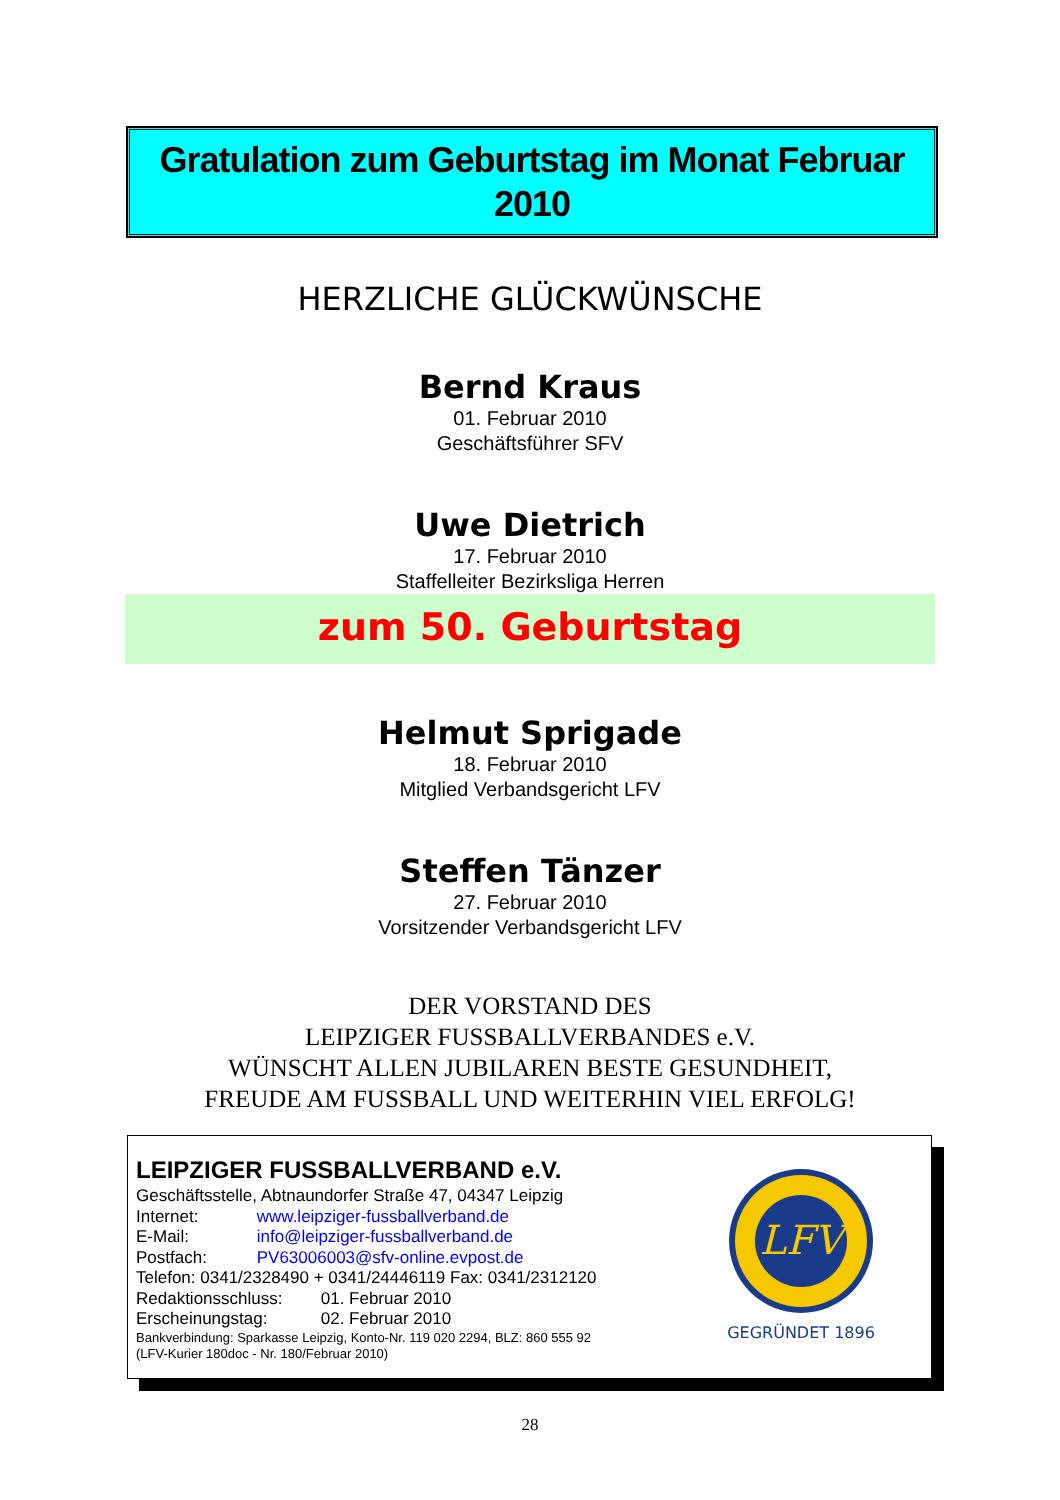Gratulation zum Geburtstag im Monat Februar
2010
HERZLICHE GLÜCKWÜNSCHE
Bernd Kraus
01. Februar 2010
Geschäftsführer SFV
Uwe Dietrich
17. Februar 2010
Staffelleiter Bezirksliga Herren
zum 50. Geburtstag
Helmut Sprigade
18. Februar 2010
Mitglied Verbandsgericht LFV
Steffen Tänzer
27. Februar 2010
Vorsitzender Verbandsgericht LFV
DER VORSTAND DES
LEIPZIGER FUSSBALLVERBANDES e.V.
WÜNSCHT ALLEN JUBILAREN BESTE GESUNDHEIT,
FREUDE AM FUSSBALL UND WEITERHIN VIEL ERFOLG!
LEIPZIGER FUSSBALLVERBAND e.V.
Geschäftsstelle, Abtnaundorfer Straße 47, 04347 Leipzig
Internet: www.leipziger-fussballverband.de
E-Mail: info@leipziger-fussballverband.de
Postfach: PV63006003@sfv-online.evpost.de
Telefon: 0341/2328490 + 0341/24446119 Fax: 0341/2312120
Redaktionsschluss: 01. Februar 2010
Erscheinungstag: 02. Februar 2010
Bankverbindung: Sparkasse Leipzig, Konto-Nr. 119 020 2294, BLZ: 860 555 92
(LFV-Kurier 180doc - Nr. 180/Februar 2010)
LFV
GEGRÜNDET 1896
28